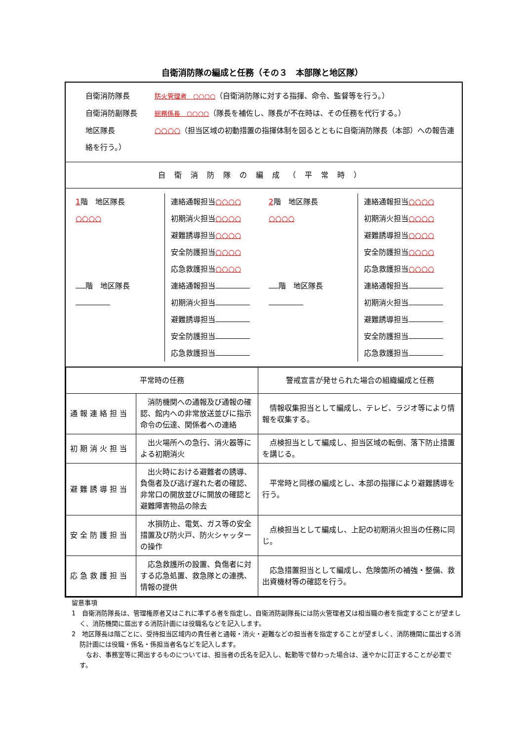自衛消防隊の編成と任務（その３　本部隊と地区隊）
自衛消防隊長 防火管理者　○○○○（自衛消防隊に対する指揮、命令、監督等を行う。）
自衛消防副隊長 総務係長　○○○○（隊長を補佐し、隊長が不在時は、その任務を代行する。）
地区隊長 ○○○○（担当区域の初動措置の指揮体制を図るとともに自衛消防隊長（本部）への報告連絡を行う。）
自衛消防隊の編成（平常時）
1階　地区隊長
○○○○
連絡通報担当○○○○
初期消火担当○○○○
避難誘導担当○○○○
安全防護担当○○○○
応急救護担当○○○○
階　地区隊長
連絡通報担当
初期消火担当
避難誘導担当
安全防護担当
応急救護担当
2階　地区隊長
○○○○
連絡通報担当○○○○
初期消火担当○○○○
避難誘導担当○○○○
安全防護担当○○○○
応急救護担当○○○○
階　地区隊長
連絡通報担当
初期消火担当
避難誘導担当
安全防護担当
応急救護担当
| 平常時の任務 | | 警戒宣言が発せられた場合の組織編成と任務 |
| 通報連絡担当 | 消防機関への通報及び通報の確認、館内への非常放送並びに指示命令の伝達、関係者への連絡 | 情報収集担当として編成し、テレビ、ラジオ等により情報を収集する。 |
| 初期消火担当 | 出火場所への急行、消火器等による初期消火 | 点検担当として編成し、担当区域の転倒、落下防止措置を講じる。 |
| 避難誘導担当 | 出火時における避難者の誘導、負傷者及び逃げ遅れた者の確認、非常口の開放並びに開放の確認と避難障害物品の除去 | 平常時と同様の編成とし、本部の指揮により避難誘導を行う。 |
| 安全防護担当 | 水損防止、電気、ガス等の安全措置及び防火戸、防火シャッターの操作 | 点検担当として編成し、上記の初期消火担当の任務に同じ。 |
| 応急救護担当 | 応急救護所の設置、負傷者に対する応急処置、救急隊との連携、情報の提供 | 応急措置担当として編成し、危険箇所の補強・整備、救出資機材等の確認を行う。 |
留意事項
1　自衛消防隊長は、管理権原者又はこれに準ずる者を指定し、自衛消防副隊長には防火管理者又は相当職の者を指定することが望ましく、消防機関に届出する消防計画には役職名などを記入します。
2　地区隊長は階ごとに、受持担当区域内の責任者と通報・消火・避難などの担当者を指定することが望ましく、消防機関に届出する消防計画には役職・係名・係担当者名などを記入します。
　なお、事務室等に掲出するものについては、担当者の氏名を記入し、転勤等で替わった場合は、速やかに訂正することが必要です。